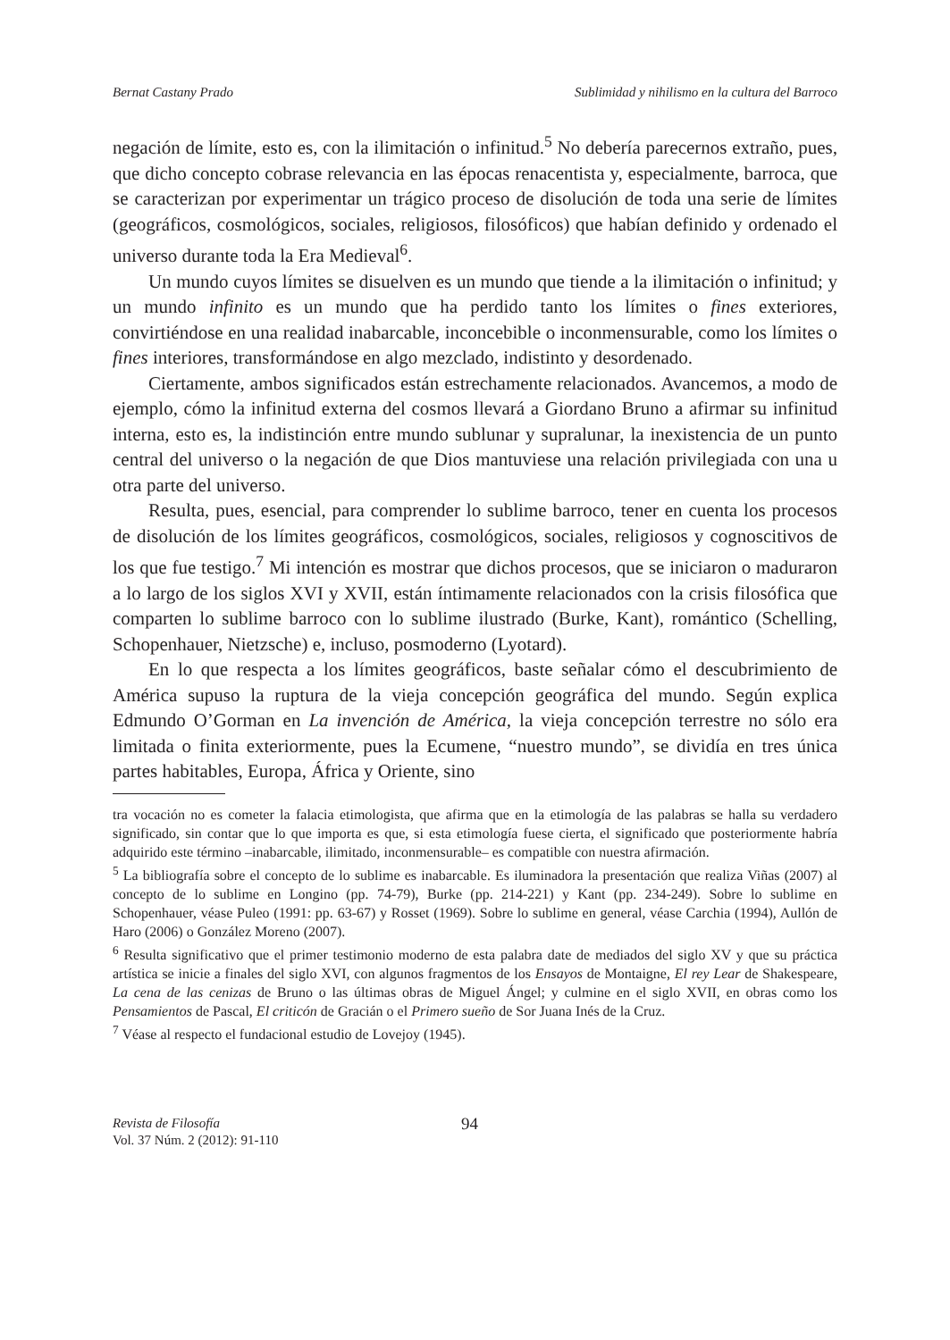Bernat Castany Prado Sublimidad y nihilismo en la cultura del Barroco
negación de límite, esto es, con la ilimitación o infinitud.<sup>5</sup> No debería parecernos extraño, pues, que dicho concepto cobrase relevancia en las épocas renacentista y, especialmente, barroca, que se caracterizan por experimentar un trágico proceso de disolución de toda una serie de límites (geográficos, cosmológicos, sociales, religiosos, filosóficos) que habían definido y ordenado el universo durante toda la Era Medieval<sup>6</sup>.
Un mundo cuyos límites se disuelven es un mundo que tiende a la ilimitación o infinitud; y un mundo infinito es un mundo que ha perdido tanto los límites o fines exteriores, convirtiéndose en una realidad inabarcable, inconcebible o inconmensurable, como los límites o fines interiores, transformándose en algo mezclado, indistinto y desordenado.
Ciertamente, ambos significados están estrechamente relacionados. Avancemos, a modo de ejemplo, cómo la infinitud externa del cosmos llevará a Giordano Bruno a afirmar su infinitud interna, esto es, la indistinción entre mundo sublunar y supralunar, la inexistencia de un punto central del universo o la negación de que Dios mantuviese una relación privilegiada con una u otra parte del universo.
Resulta, pues, esencial, para comprender lo sublime barroco, tener en cuenta los procesos de disolución de los límites geográficos, cosmológicos, sociales, religiosos y cognoscitivos de los que fue testigo.<sup>7</sup> Mi intención es mostrar que dichos procesos, que se iniciaron o maduraron a lo largo de los siglos XVI y XVII, están íntimamente relacionados con la crisis filosófica que comparten lo sublime barroco con lo sublime ilustrado (Burke, Kant), romántico (Schelling, Schopenhauer, Nietzsche) e, incluso, posmoderno (Lyotard).
En lo que respecta a los límites geográficos, baste señalar cómo el descubrimiento de América supuso la ruptura de la vieja concepción geográfica del mundo. Según explica Edmundo O’Gorman en La invención de América, la vieja concepción terrestre no sólo era limitada o finita exteriormente, pues la Ecumene, “nuestro mundo”, se dividía en tres única partes habitables, Europa, África y Oriente, sino
tra vocación no es cometer la falacia etimologista, que afirma que en la etimología de las palabras se halla su verdadero significado, sin contar que lo que importa es que, si esta etimología fuese cierta, el significado que posteriormente habría adquirido este término –inabarcable, ilimitado, inconmensurable– es compatible con nuestra afirmación.
<sup>5</sup> La bibliografía sobre el concepto de lo sublime es inabarcable. Es iluminadora la presentación que realiza Viñas (2007) al concepto de lo sublime en Longino (pp. 74-79), Burke (pp. 214-221) y Kant (pp. 234-249). Sobre lo sublime en Schopenhauer, véase Puleo (1991: pp. 63-67) y Rosset (1969). Sobre lo sublime en general, véase Carchia (1994), Aullón de Haro (2006) o González Moreno (2007).
<sup>6</sup> Resulta significativo que el primer testimonio moderno de esta palabra date de mediados del siglo XV y que su práctica artística se inicie a finales del siglo XVI, con algunos fragmentos de los Ensayos de Montaigne, El rey Lear de Shakespeare, La cena de las cenizas de Bruno o las últimas obras de Miguel Ángel; y culmine en el siglo XVII, en obras como los Pensamientos de Pascal, El criticón de Gracián o el Primero sueño de Sor Juana Inés de la Cruz.
<sup>7</sup> Véase al respecto el fundacional estudio de Lovejoy (1945).
Revista de Filosofía
Vol. 37 Núm. 2 (2012): 91-110
94